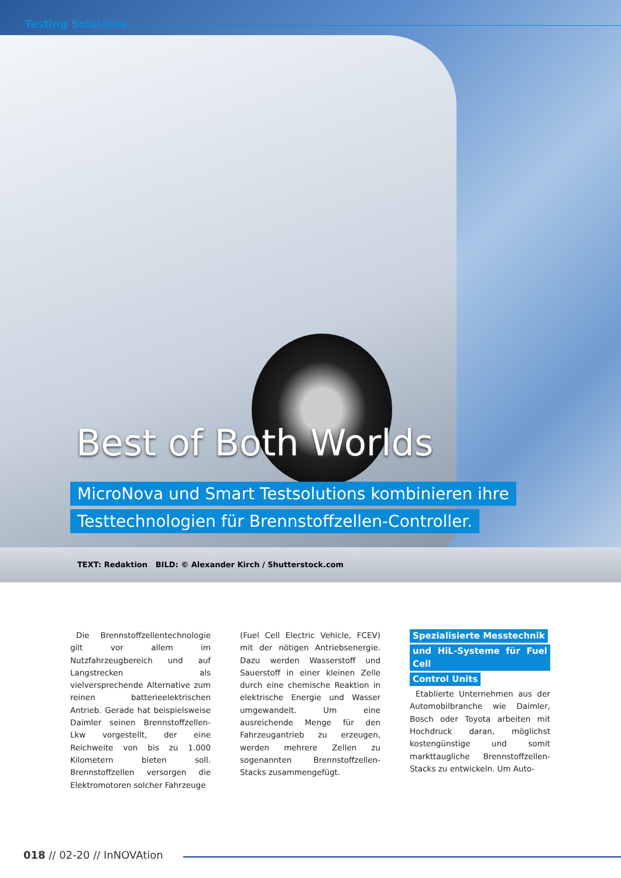Testing Solutions
Best of Both Worlds
MicroNova und Smart Testsolutions kombinieren ihre
Testtechnologien für Brennstoffzellen-Controller.
TEXT: Redaktion BILD: © Alexander Kirch / Shutterstock.com
Die Brennstoffzellentechnologie gilt vor allem im Nutzfahrzeugbereich und auf Langstrecken als vielversprechende Alternative zum reinen batterieelektrischen Antrieb. Gerade hat beispielsweise Daimler seinen Brennstoffzellen-Lkw vorgestellt, der eine Reichweite von bis zu 1.000 Kilometern bieten soll. Brennstoffzellen versorgen die Elektromotoren solcher Fahrzeuge
(Fuel Cell Electric Vehicle, FCEV) mit der nötigen Antriebsenergie. Dazu werden Wasserstoff und Sauerstoff in einer kleinen Zelle durch eine chemische Reaktion in elektrische Energie und Wasser umgewandelt. Um eine ausreichende Menge für den Fahrzeugantrieb zu erzeugen, werden mehrere Zellen zu sogenannten Brennstoffzellen-Stacks zusammengefügt.
Spezialisierte Messtechnik
und HiL-Systeme für Fuel Cell
Control Units
Etablierte Unternehmen aus der Automobilbranche wie Daimler, Bosch oder Toyota arbeiten mit Hochdruck daran, möglichst kostengünstige und somit markttaugliche Brennstoffzellen-Stacks zu entwickeln. Um Auto-
018 // 02-20 // InNOVAtion